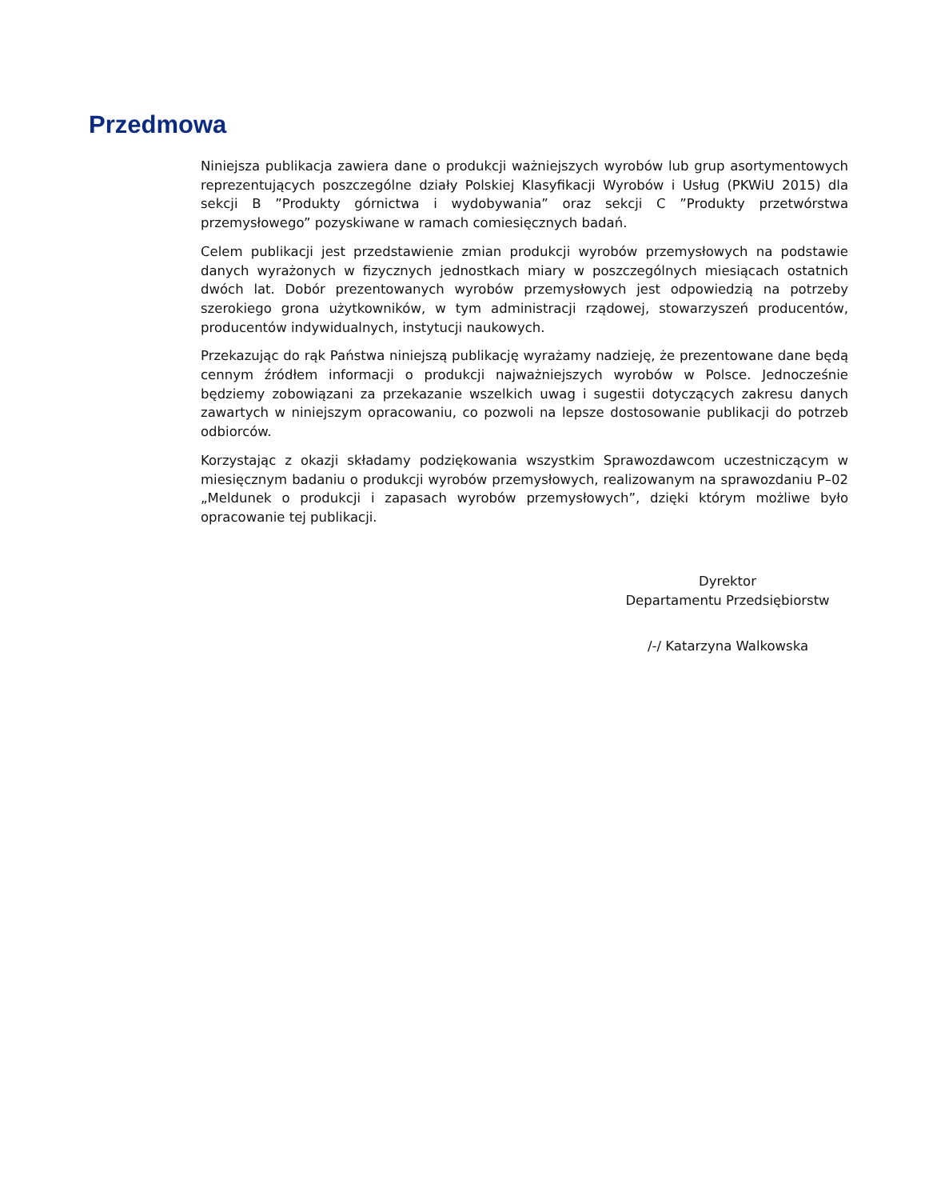Przedmowa
Niniejsza publikacja zawiera dane o produkcji ważniejszych wyrobów lub grup asortymentowych reprezentujących poszczególne działy Polskiej Klasyfikacji Wyrobów i Usług (PKWiU 2015) dla sekcji B ”Produkty górnictwa i wydobywania” oraz sekcji C ”Produkty przetwórstwa przemysłowego” pozyskiwane w ramach comiesięcznych badań.
Celem publikacji jest przedstawienie zmian produkcji wyrobów przemysłowych na podstawie danych wyrażonych w fizycznych jednostkach miary w poszczególnych miesiącach ostatnich dwóch lat. Dobór prezentowanych wyrobów przemysłowych jest odpowiedzią na potrzeby szerokiego grona użytkowników, w tym administracji rządowej, stowarzyszeń producentów, producentów indywidualnych, instytucji naukowych.
Przekazując do rąk Państwa niniejszą publikację wyrażamy nadzieję, że prezentowane dane będą cennym źródłem informacji o produkcji najważniejszych wyrobów w Polsce. Jednocześnie będziemy zobowiązani za przekazanie wszelkich uwag i sugestii dotyczących zakresu danych zawartych w niniejszym opracowaniu, co pozwoli na lepsze dostosowanie publikacji do potrzeb odbiorców.
Korzystając z okazji składamy podziękowania wszystkim Sprawozdawcom uczestniczącym w miesięcznym badaniu o produkcji wyrobów przemysłowych, realizowanym na sprawozdaniu P–02 „Meldunek o produkcji i zapasach wyrobów przemysłowych”, dzięki którym możliwe było opracowanie tej publikacji.
Dyrektor
Departamentu Przedsiębiorstw
/-/ Katarzyna Walkowska